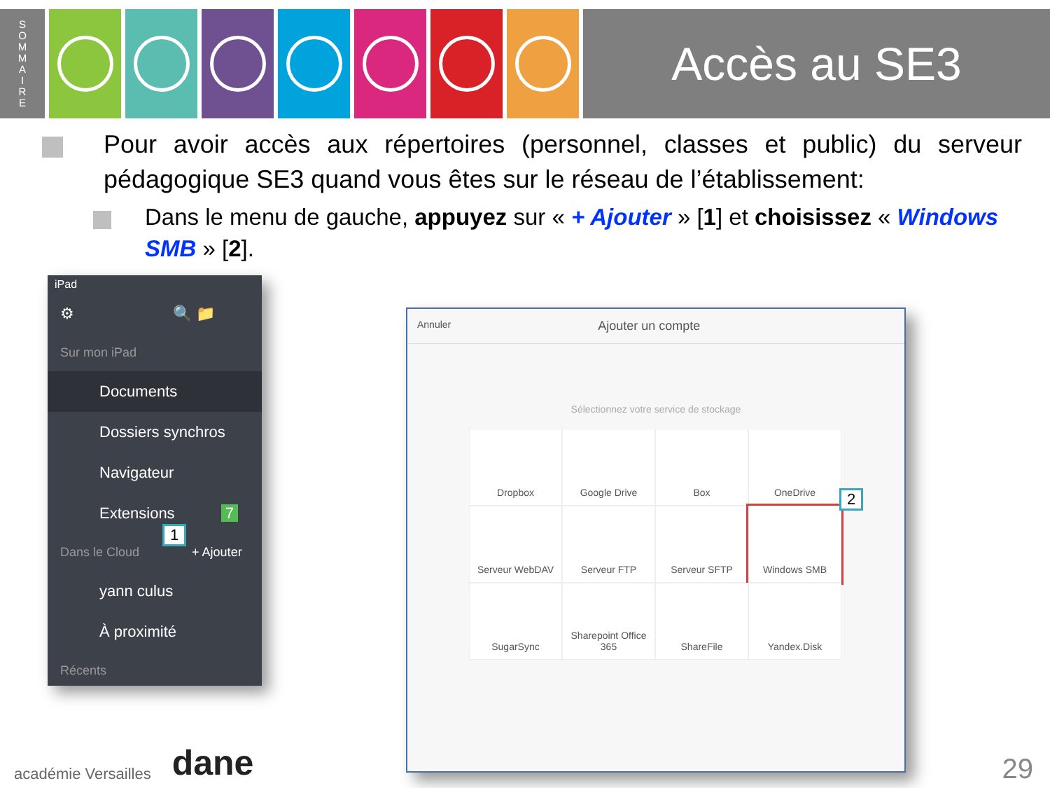S
O
M
M
A
I
R
E
Accès au SE3
Pour avoir accès aux répertoires (personnel, classes et public) du serveur pédagogique SE3 quand vous êtes sur le réseau de l’établissement:
Dans le menu de gauche, appuyez sur « + Ajouter » [1] et choisissez « Windows SMB » [2].
iPad
⚙ 🔍 📁
Sur mon iPad
Documents
Dossiers synchros
Navigateur
Extensions 7
Dans le Cloud + Ajouter
yann culus
À proximité
Récents
1
Annuler Ajouter un compte
Sélectionnez votre service de stockage
Dropbox
Google Drive
Box
OneDrive
Serveur WebDAV
Serveur FTP
Serveur SFTP
Windows SMB
SugarSync
Sharepoint Office 365
ShareFile
Yandex.Disk
2
académie Versailles dane 29